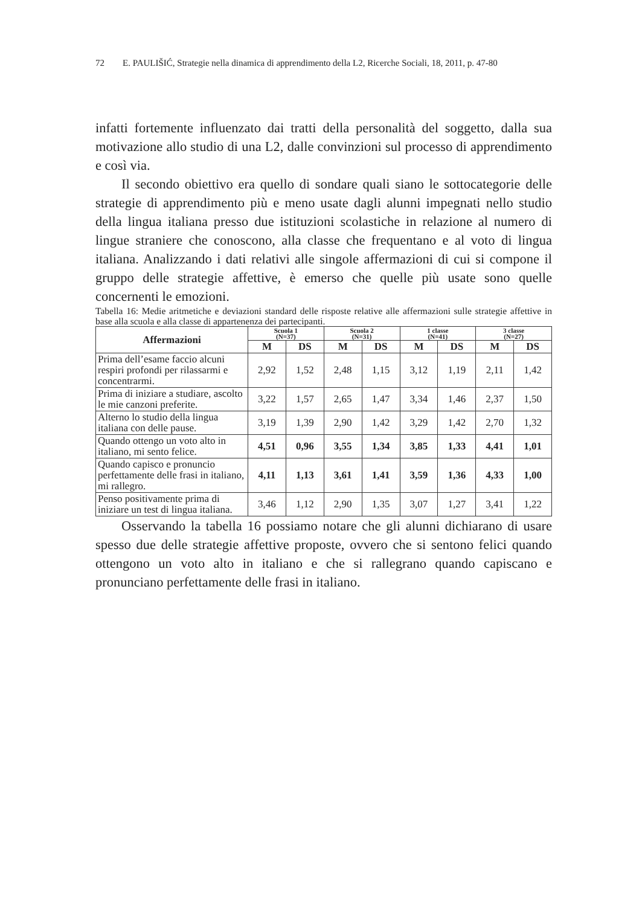72 E. PAULIŠIĆ, Strategie nella dinamica di apprendimento della L2, Ricerche Sociali, 18, 2011, p. 47-80
infatti fortemente influenzato dai tratti della personalità del soggetto, dalla sua motivazione allo studio di una L2, dalle convinzioni sul processo di apprendimento e così via.
Il secondo obiettivo era quello di sondare quali siano le sottocategorie delle strategie di apprendimento più e meno usate dagli alunni impegnati nello studio della lingua italiana presso due istituzioni scolastiche in relazione al numero di lingue straniere che conoscono, alla classe che frequentano e al voto di lingua italiana. Analizzando i dati relativi alle singole affermazioni di cui si compone il gruppo delle strategie affettive, è emerso che quelle più usate sono quelle concernenti le emozioni.
Tabella 16: Medie aritmetiche e deviazioni standard delle risposte relative alle affermazioni sulle strategie affettive in base alla scuola e alla classe di appartenenza dei partecipanti.
| Affermazioni | Scuola 1 (N=37) | | Scuola 2 (N=31) | | 1 classe (N=41) | | 3 classe (N=27) | |
| --- | --- | --- | --- | --- | --- | --- | --- | --- |
| | M | DS | M | DS | M | DS | M | DS |
| Prima dell’esame faccio alcuni respiri profondi per rilassarmi e concentrarmi. | 2,92 | 1,52 | 2,48 | 1,15 | 3,12 | 1,19 | 2,11 | 1,42 |
| Prima di iniziare a studiare, ascolto le mie canzoni preferite. | 3,22 | 1,57 | 2,65 | 1,47 | 3,34 | 1,46 | 2,37 | 1,50 |
| Alterno lo studio della lingua italiana con delle pause. | 3,19 | 1,39 | 2,90 | 1,42 | 3,29 | 1,42 | 2,70 | 1,32 |
| Quando ottengo un voto alto in italiano, mi sento felice. | 4,51 | 0,96 | 3,55 | 1,34 | 3,85 | 1,33 | 4,41 | 1,01 |
| Quando capisco e pronuncio perfettamente delle frasi in italiano, mi rallegro. | 4,11 | 1,13 | 3,61 | 1,41 | 3,59 | 1,36 | 4,33 | 1,00 |
| Penso positivamente prima di iniziare un test di lingua italiana. | 3,46 | 1,12 | 2,90 | 1,35 | 3,07 | 1,27 | 3,41 | 1,22 |
Osservando la tabella 16 possiamo notare che gli alunni dichiarano di usare spesso due delle strategie affettive proposte, ovvero che si sentono felici quando ottengono un voto alto in italiano e che si rallegrano quando capiscano e pronunciano perfettamente delle frasi in italiano.